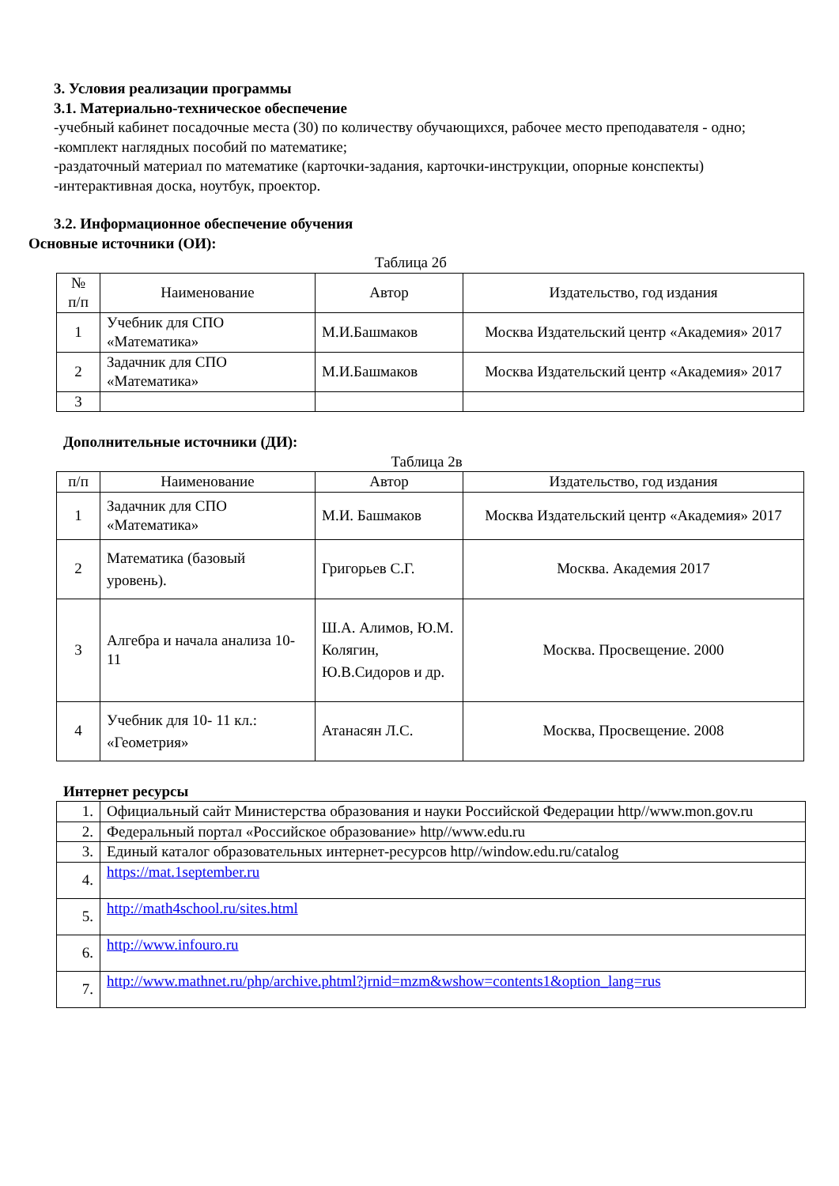3. Условия реализации программы
3.1. Материально-техническое обеспечение
-учебный кабинет посадочные места (30) по количеству обучающихся, рабочее место преподавателя - одно;
-комплект наглядных пособий по математике;
-раздаточный материал по математике (карточки-задания, карточки-инструкции, опорные конспекты)
-интерактивная доска, ноутбук, проектор.
3.2. Информационное обеспечение обучения
Основные источники (ОИ):
Таблица 2б
| № п/п | Наименование | Автор | Издательство, год издания |
| 1 | Учебник для СПО «Математика» | М.И.Башмаков | Москва Издательский центр «Академия» 2017 |
| 2 | Задачник для СПО «Математика» | М.И.Башмаков | Москва Издательский центр «Академия» 2017 |
| 3 | | | |
Дополнительные источники (ДИ):
Таблица 2в
| п/п | Наименование | Автор | Издательство, год издания |
| 1 | Задачник для СПО «Математика» | М.И. Башмаков | Москва Издательский центр «Академия» 2017 |
| 2 | Математика (базовый уровень). | Григорьев С.Г. | Москва. Академия 2017 |
| 3 | Алгебра и начала анализа 10-11 | Ш.А. Алимов, Ю.М. Колягин, Ю.В.Сидоров и др. | Москва. Просвещение. 2000 |
| 4 | Учебник для 10- 11 кл.: «Геометрия» | Атанасян Л.С. | Москва, Просвещение. 2008 |
Интернет ресурсы
| 1. | Официальный сайт Министерства образования и науки Российской Федерации http//www.mon.gov.ru |
| 2. | Федеральный портал «Российское образование» http//www.edu.ru |
| 3. | Единый каталог образовательных интернет-ресурсов http//window.edu.ru/catalog |
| 4. | https://mat.1september.ru |
| 5. | http://math4school.ru/sites.html |
| 6. | http://www.infouro.ru |
| 7. | http://www.mathnet.ru/php/archive.phtml?jrnid=mzm&wshow=contents1&option_lang=rus |